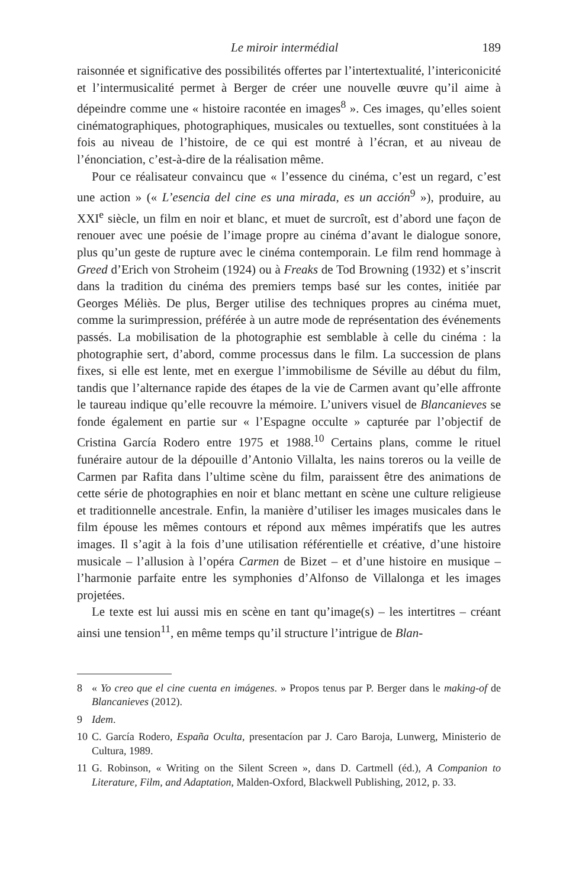Le miroir intermédial 189
raisonnée et significative des possibilités offertes par l’intertextualité, l’inter­iconicité et l’intermusicalité permet à Berger de créer une nouvelle œuvre qu’il aime à dépeindre comme une « histoire racontée en images<sup>8</sup> ». Ces images, qu’elles soient cinématographiques, photographiques, musicales ou textuelles, sont constituées à la fois au niveau de l’histoire, de ce qui est mon­tré à l’écran, et au niveau de l’énonciation, c’est-à-dire de la réalisation même.
Pour ce réalisateur convaincu que « l’essence du cinéma, c’est un regard, c’est une action » (« L’esencia del cine es una mirada, es un acción<sup>9</sup> »), pro­duire, au XXI<sup>e</sup> siècle, un film en noir et blanc, et muet de surcroît, est d’abord une façon de renouer avec une poésie de l’image propre au cinéma d’avant le dialogue sonore, plus qu’un geste de rupture avec le cinéma contemporain. Le film rend hommage à Greed d’Erich von Stroheim (1924) ou à Freaks de Tod Browning (1932) et s’inscrit dans la tradition du cinéma des premiers temps basé sur les contes, initiée par Georges Méliès. De plus, Berger utilise des techniques propres au cinéma muet, comme la surimpression, préférée à un autre mode de représentation des événements passés. La mobilisation de la photographie est semblable à celle du cinéma : la photographie sert, d’abord, comme processus dans le film. La succession de plans fixes, si elle est lente, met en exergue l’immobilisme de Séville au début du film, tandis que l’alternance rapide des étapes de la vie de Carmen avant qu’elle affronte le taureau indique qu’elle recouvre la mémoire. L’univers visuel de Blancanieves se fonde également en partie sur « l’Espagne occulte » capturée par l’objec­tif de Cristina García Rodero entre 1975 et 1988.<sup>10</sup> Certains plans, comme le rituel funéraire autour de la dépouille d’Antonio Villalta, les nains toreros ou la veille de Carmen par Rafita dans l’ultime scène du film, paraissent être des animations de cette série de photographies en noir et blanc mettant en scène une culture religieuse et traditionnelle ancestrale. Enfin, la manière d’utiliser les images musicales dans le film épouse les mêmes contours et répond aux mêmes impératifs que les autres images. Il s’agit à la fois d’une utilisation référentielle et créative, d’une histoire musicale – l’allusion à l’opéra Carmen de Bizet – et d’une histoire en musique – l’harmonie parfaite entre les sym­phonies d’Alfonso de Villalonga et les images projetées.
Le texte est lui aussi mis en scène en tant qu’image(s) – les intertitres – créant ainsi une tension<sup>11</sup>, en même temps qu’il structure l’intrigue de Blan-
8 « Yo creo que el cine cuenta en imágenes. » Propos tenus par P. Berger dans le making-of de Blancanieves (2012).
9 Idem.
10 C. García Rodero, España Oculta, presentacíon par J. Caro Baroja, Lunwerg, Ministerio de Cultura, 1989.
11 G. Robinson, « Writing on the Silent Screen », dans D. Cartmell (éd.), A Com­panion to Literature, Film, and Adaptation, Malden-Oxford, Blackwell Publish­ing, 2012, p. 33.